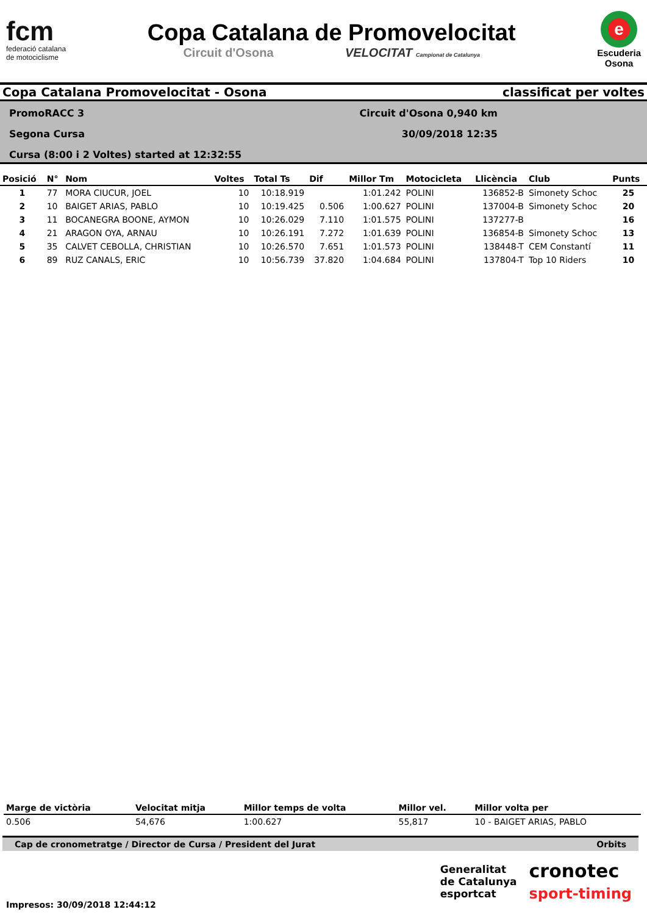fcm
federació catalana
de motociclisme
Copa Catalana de Promovelocitat
Circuit d'Osona VELOCITAT Campionat de Catalunya
e
Escuderia
Osona
Copa Catalana Promovelocitat - Osona classificat per voltes
PromoRACC 3
Segona Cursa
Cursa (8:00 i 2 Voltes) started at 12:32:55
Circuit d'Osona 0,940 km
30/09/2018 12:35
| Posició | N° | Nom | Voltes | Total Ts | Dif | Millor Tm | Motocicleta | Llicència | Club | Punts |
| --- | --- | --- | --- | --- | --- | --- | --- | --- | --- | --- |
| 1 | 77 | MORA CIUCUR, JOEL | 10 | 10:18.919 | | 1:01.242 | POLINI | 136852-B | Simonety Schoc | 25 |
| 2 | 10 | BAIGET ARIAS, PABLO | 10 | 10:19.425 | 0.506 | 1:00.627 | POLINI | 137004-B | Simonety Schoc | 20 |
| 3 | 11 | BOCANEGRA BOONE, AYMON | 10 | 10:26.029 | 7.110 | 1:01.575 | POLINI | 137277-B | | 16 |
| 4 | 21 | ARAGON OYA, ARNAU | 10 | 10:26.191 | 7.272 | 1:01.639 | POLINI | 136854-B | Simonety Schoc | 13 |
| 5 | 35 | CALVET CEBOLLA, CHRISTIAN | 10 | 10:26.570 | 7.651 | 1:01.573 | POLINI | 138448-T | CEM Constantí | 11 |
| 6 | 89 | RUZ CANALS, ERIC | 10 | 10:56.739 | 37.820 | 1:04.684 | POLINI | 137804-T | Top 10 Riders | 10 |
| Marge de victòria | Velocitat mitja | Millor temps de volta | Millor vel. | Millor volta per |
| --- | --- | --- | --- | --- |
| 0.506 | 54,676 | 1:00.627 | 55,817 | 10 - BAIGET ARIAS, PABLO |
Cap de cronometratge / Director de Cursa / President del Jurat Orbits
Generalitat
de Catalunya
esportcat
cronotec
sport-timing
Impresos: 30/09/2018 12:44:12